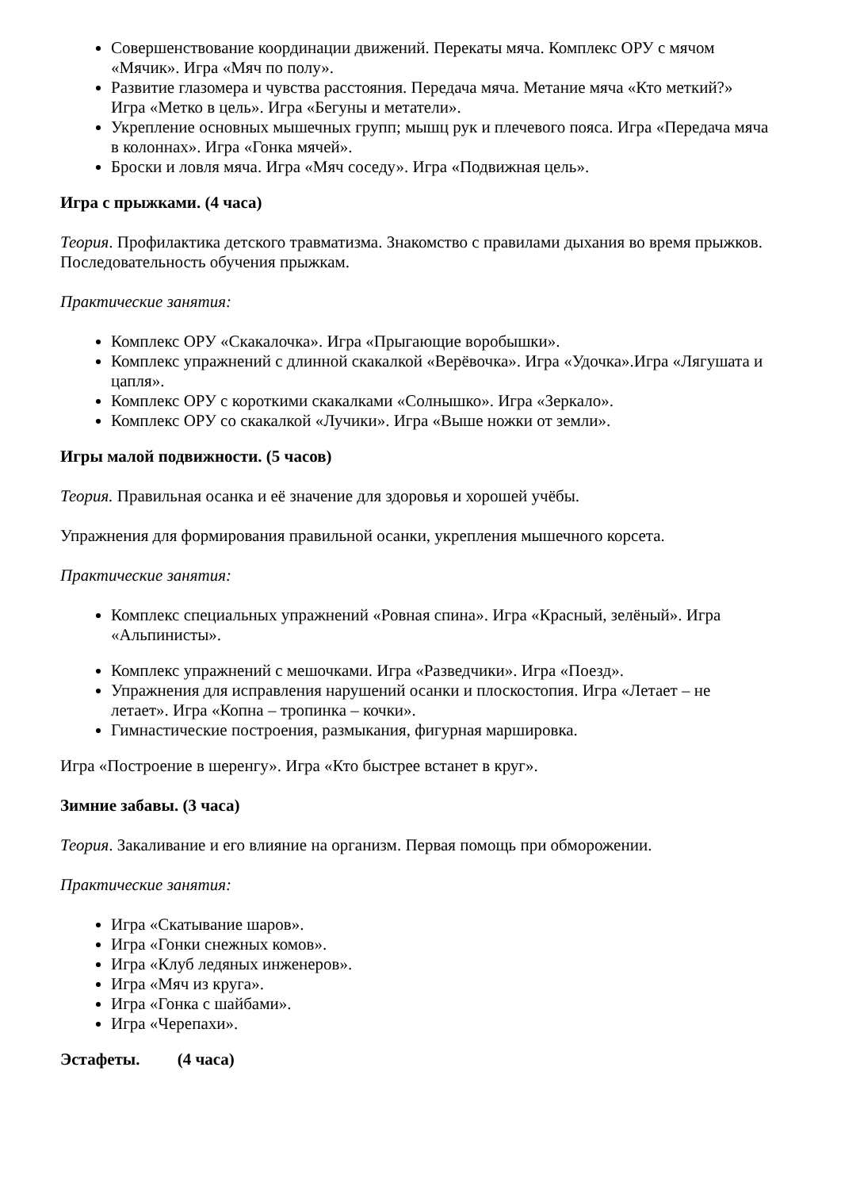Совершенствование координации движений. Перекаты мяча. Комплекс ОРУ с мячом «Мячик». Игра «Мяч по полу».
Развитие глазомера и чувства расстояния. Передача мяча. Метание мяча «Кто меткий?» Игра «Метко в цель». Игра «Бегуны и метатели».
Укрепление основных мышечных групп; мышц рук и плечевого пояса. Игра «Передача мяча в колоннах». Игра «Гонка мячей».
Броски и ловля мяча. Игра «Мяч соседу». Игра «Подвижная цель».
Игра с прыжками. (4 часа)
Теория. Профилактика детского травматизма. Знакомство с правилами дыхания во время прыжков. Последовательность обучения прыжкам.
Практические занятия:
Комплекс ОРУ «Скакалочка». Игра «Прыгающие воробышки».
Комплекс упражнений с длинной скакалкой «Верёвочка». Игра «Удочка».Игра «Лягушата и цапля».
Комплекс ОРУ с короткими скакалками «Солнышко». Игра «Зеркало».
Комплекс ОРУ со скакалкой «Лучики». Игра «Выше ножки от земли».
Игры малой подвижности. (5 часов)
Теория. Правильная осанка и её значение для здоровья и хорошей учёбы.
Упражнения для формирования правильной осанки, укрепления мышечного корсета.
Практические занятия:
Комплекс специальных упражнений «Ровная спина». Игра «Красный, зелёный». Игра «Альпинисты».
Комплекс упражнений с мешочками. Игра «Разведчики». Игра «Поезд».
Упражнения для исправления нарушений осанки и плоскостопия. Игра «Летает – не летает». Игра «Копна – тропинка – кочки».
Гимнастические построения, размыкания, фигурная маршировка.
Игра «Построение в шеренгу». Игра «Кто быстрее встанет в круг».
Зимние забавы. (3 часа)
Теория. Закаливание и его влияние на организм. Первая помощь при обморожении.
Практические занятия:
Игра «Скатывание шаров».
Игра «Гонки снежных комов».
Игра «Клуб ледяных инженеров».
Игра «Мяч из круга».
Игра «Гонка с шайбами».
Игра «Черепахи».
Эстафеты. (4 часа)